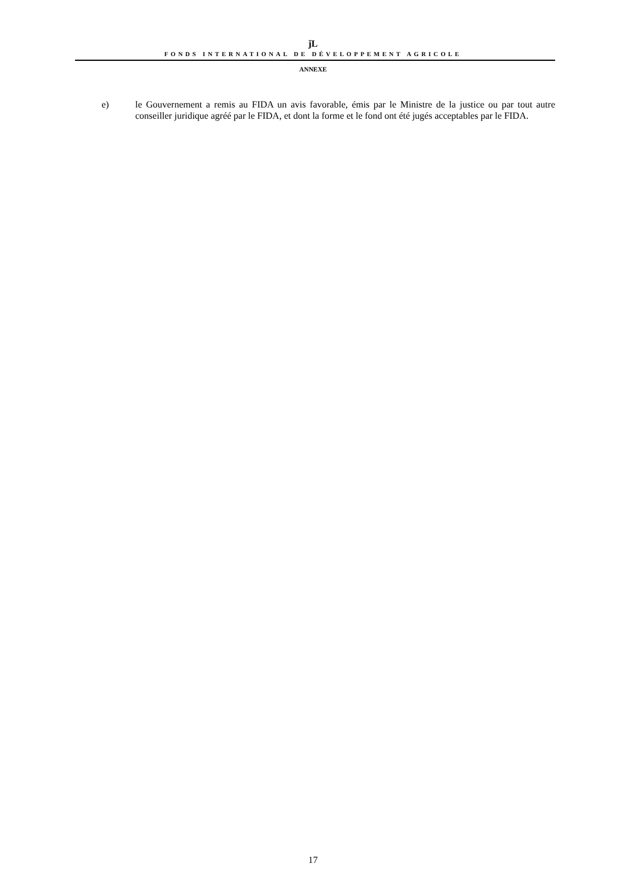ǰL
FONDS INTERNATIONAL DE DÉVELOPPEMENT AGRICOLE
ANNEXE
e) le Gouvernement a remis au FIDA un avis favorable, émis par le Ministre de la justice ou par tout autre conseiller juridique agréé par le FIDA, et dont la forme et le fond ont été jugés acceptables par le FIDA.
17